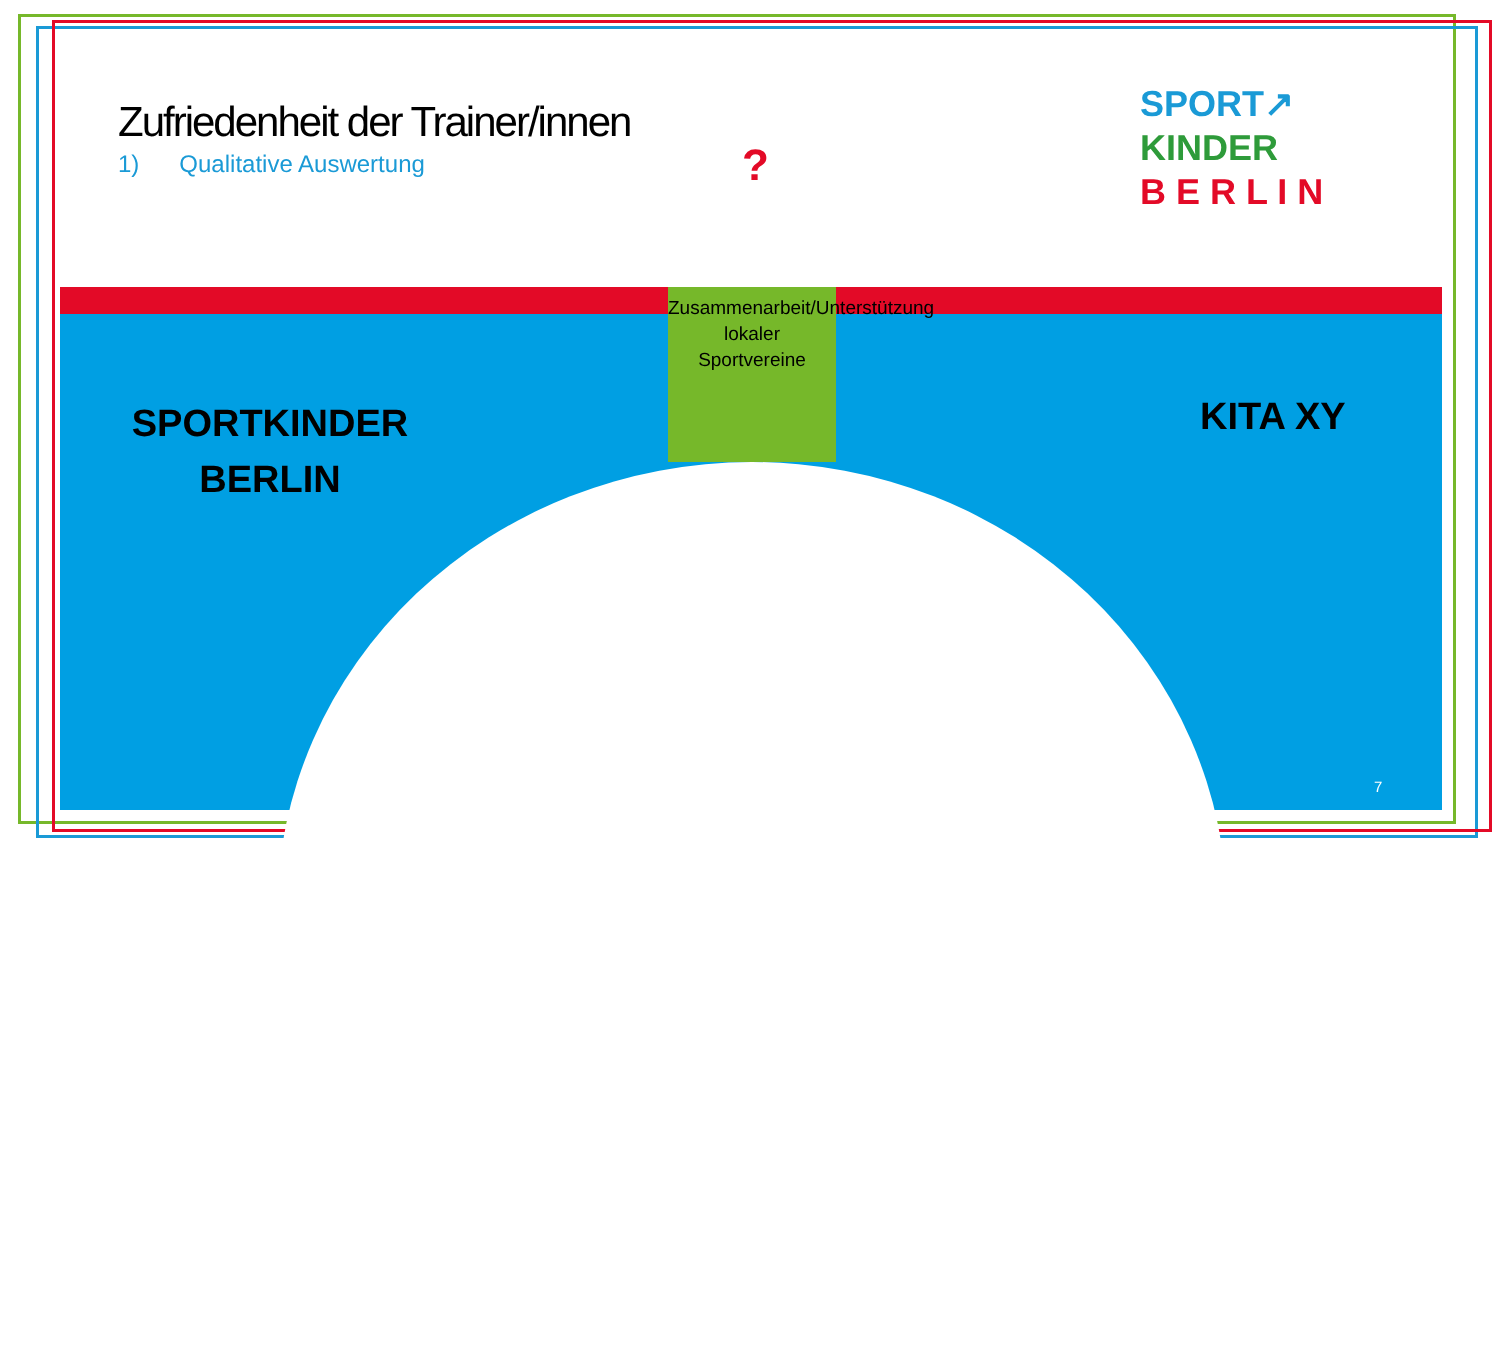Zufriedenheit der Trainer/innen
1) Qualitative Auswertung ?
SPORT↗
KINDER
B E R L I N
SPORTKINDER
BERLIN
KITA XY
Zusammenarbeit/Unterstützung lokaler Sportvereine
7